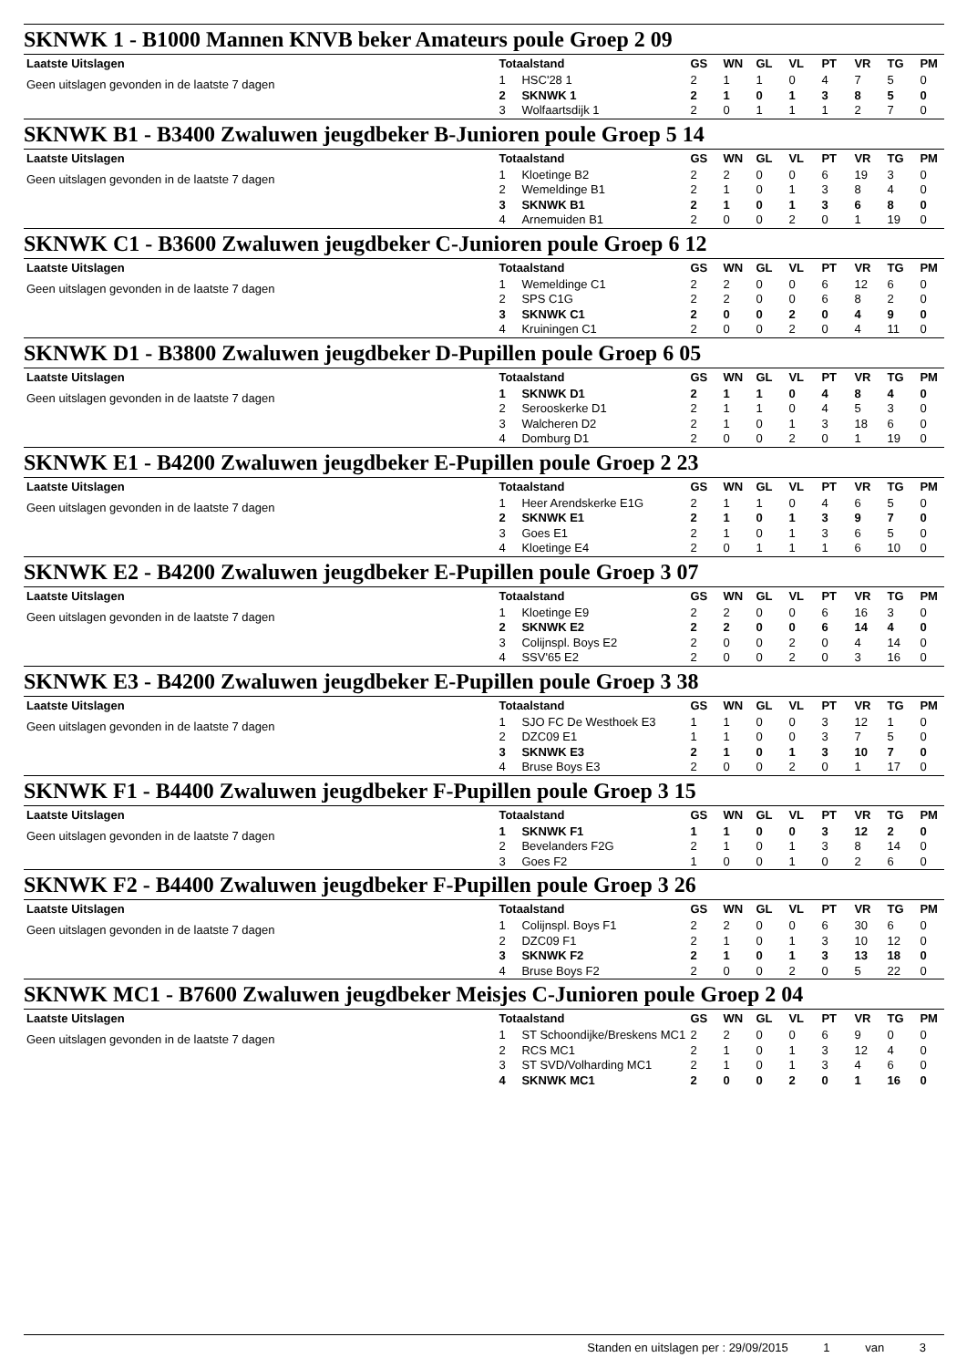SKNWK 1 - B1000 Mannen KNVB beker Amateurs poule Groep 2 09
Laatste Uitslagen
Geen uitslagen gevonden in de laatste 7 dagen
| Totaalstand | | GS | WN | GL | VL | PT | VR | TG | PM |
| --- | --- | --- | --- | --- | --- | --- | --- | --- | --- |
| 1 | HSC'28 1 | 2 | 1 | 1 | 0 | 4 | 7 | 5 | 0 |
| 2 | SKNWK 1 | 2 | 1 | 0 | 1 | 3 | 8 | 5 | 0 |
| 3 | Wolfaartsdijk 1 | 2 | 0 | 1 | 1 | 1 | 2 | 7 | 0 |
SKNWK B1 - B3400 Zwaluwen jeugdbeker B-Junioren poule Groep 5 14
Laatste Uitslagen
Geen uitslagen gevonden in de laatste 7 dagen
| Totaalstand | | GS | WN | GL | VL | PT | VR | TG | PM |
| --- | --- | --- | --- | --- | --- | --- | --- | --- | --- |
| 1 | Kloetinge B2 | 2 | 2 | 0 | 0 | 6 | 19 | 3 | 0 |
| 2 | Wemeldinge B1 | 2 | 1 | 0 | 1 | 3 | 8 | 4 | 0 |
| 3 | SKNWK B1 | 2 | 1 | 0 | 1 | 3 | 6 | 8 | 0 |
| 4 | Arnemuiden B1 | 2 | 0 | 0 | 2 | 0 | 1 | 19 | 0 |
SKNWK C1 - B3600 Zwaluwen jeugdbeker C-Junioren poule Groep 6 12
Laatste Uitslagen
Geen uitslagen gevonden in de laatste 7 dagen
| Totaalstand | | GS | WN | GL | VL | PT | VR | TG | PM |
| --- | --- | --- | --- | --- | --- | --- | --- | --- | --- |
| 1 | Wemeldinge C1 | 2 | 2 | 0 | 0 | 6 | 12 | 6 | 0 |
| 2 | SPS C1G | 2 | 2 | 0 | 0 | 6 | 8 | 2 | 0 |
| 3 | SKNWK C1 | 2 | 0 | 0 | 2 | 0 | 4 | 9 | 0 |
| 4 | Kruiningen C1 | 2 | 0 | 0 | 2 | 0 | 4 | 11 | 0 |
SKNWK D1 - B3800 Zwaluwen jeugdbeker D-Pupillen poule Groep 6 05
Laatste Uitslagen
Geen uitslagen gevonden in de laatste 7 dagen
| Totaalstand | | GS | WN | GL | VL | PT | VR | TG | PM |
| --- | --- | --- | --- | --- | --- | --- | --- | --- | --- |
| 1 | SKNWK D1 | 2 | 1 | 1 | 0 | 4 | 8 | 4 | 0 |
| 2 | Serooskerke D1 | 2 | 1 | 1 | 0 | 4 | 5 | 3 | 0 |
| 3 | Walcheren D2 | 2 | 1 | 0 | 1 | 3 | 18 | 6 | 0 |
| 4 | Domburg D1 | 2 | 0 | 0 | 2 | 0 | 1 | 19 | 0 |
SKNWK E1 - B4200 Zwaluwen jeugdbeker E-Pupillen poule Groep 2 23
Laatste Uitslagen
Geen uitslagen gevonden in de laatste 7 dagen
| Totaalstand | | GS | WN | GL | VL | PT | VR | TG | PM |
| --- | --- | --- | --- | --- | --- | --- | --- | --- | --- |
| 1 | Heer Arendskerke E1G | 2 | 1 | 1 | 0 | 4 | 6 | 5 | 0 |
| 2 | SKNWK E1 | 2 | 1 | 0 | 1 | 3 | 9 | 7 | 0 |
| 3 | Goes E1 | 2 | 1 | 0 | 1 | 3 | 6 | 5 | 0 |
| 4 | Kloetinge E4 | 2 | 0 | 1 | 1 | 1 | 6 | 10 | 0 |
SKNWK E2 - B4200 Zwaluwen jeugdbeker E-Pupillen poule Groep 3 07
Laatste Uitslagen
Geen uitslagen gevonden in de laatste 7 dagen
| Totaalstand | | GS | WN | GL | VL | PT | VR | TG | PM |
| --- | --- | --- | --- | --- | --- | --- | --- | --- | --- |
| 1 | Kloetinge E9 | 2 | 2 | 0 | 0 | 6 | 16 | 3 | 0 |
| 2 | SKNWK E2 | 2 | 2 | 0 | 0 | 6 | 14 | 4 | 0 |
| 3 | Colijnspl. Boys E2 | 2 | 0 | 0 | 2 | 0 | 4 | 14 | 0 |
| 4 | SSV'65 E2 | 2 | 0 | 0 | 2 | 0 | 3 | 16 | 0 |
SKNWK E3 - B4200 Zwaluwen jeugdbeker E-Pupillen poule Groep 3 38
Laatste Uitslagen
Geen uitslagen gevonden in de laatste 7 dagen
| Totaalstand | | GS | WN | GL | VL | PT | VR | TG | PM |
| --- | --- | --- | --- | --- | --- | --- | --- | --- | --- |
| 1 | SJO FC De Westhoek E3 | 1 | 1 | 0 | 0 | 3 | 12 | 1 | 0 |
| 2 | DZC09 E1 | 1 | 1 | 0 | 0 | 3 | 7 | 5 | 0 |
| 3 | SKNWK E3 | 2 | 1 | 0 | 1 | 3 | 10 | 7 | 0 |
| 4 | Bruse Boys E3 | 2 | 0 | 0 | 2 | 0 | 1 | 17 | 0 |
SKNWK F1 - B4400 Zwaluwen jeugdbeker F-Pupillen poule Groep 3 15
Laatste Uitslagen
Geen uitslagen gevonden in de laatste 7 dagen
| Totaalstand | | GS | WN | GL | VL | PT | VR | TG | PM |
| --- | --- | --- | --- | --- | --- | --- | --- | --- | --- |
| 1 | SKNWK F1 | 1 | 1 | 0 | 0 | 3 | 12 | 2 | 0 |
| 2 | Bevelanders F2G | 2 | 1 | 0 | 1 | 3 | 8 | 14 | 0 |
| 3 | Goes F2 | 1 | 0 | 0 | 1 | 0 | 2 | 6 | 0 |
SKNWK F2 - B4400 Zwaluwen jeugdbeker F-Pupillen poule Groep 3 26
Laatste Uitslagen
Geen uitslagen gevonden in de laatste 7 dagen
| Totaalstand | | GS | WN | GL | VL | PT | VR | TG | PM |
| --- | --- | --- | --- | --- | --- | --- | --- | --- | --- |
| 1 | Colijnspl. Boys F1 | 2 | 2 | 0 | 0 | 6 | 30 | 6 | 0 |
| 2 | DZC09 F1 | 2 | 1 | 0 | 1 | 3 | 10 | 12 | 0 |
| 3 | SKNWK F2 | 2 | 1 | 0 | 1 | 3 | 13 | 18 | 0 |
| 4 | Bruse Boys F2 | 2 | 0 | 0 | 2 | 0 | 5 | 22 | 0 |
SKNWK MC1 - B7600 Zwaluwen jeugdbeker Meisjes C-Junioren poule Groep 2 04
Laatste Uitslagen
Geen uitslagen gevonden in de laatste 7 dagen
| Totaalstand | | GS | WN | GL | VL | PT | VR | TG | PM |
| --- | --- | --- | --- | --- | --- | --- | --- | --- | --- |
| 1 | ST Schoondijke/Breskens MC1 | 2 | 2 | 0 | 0 | 6 | 9 | 0 | 0 |
| 2 | RCS MC1 | 2 | 1 | 0 | 1 | 3 | 12 | 4 | 0 |
| 3 | ST SVD/Volharding MC1 | 2 | 1 | 0 | 1 | 3 | 4 | 6 | 0 |
| 4 | SKNWK MC1 | 2 | 0 | 0 | 2 | 0 | 1 | 16 | 0 |
Standen en uitslagen per : 29/09/2015 1 van 3